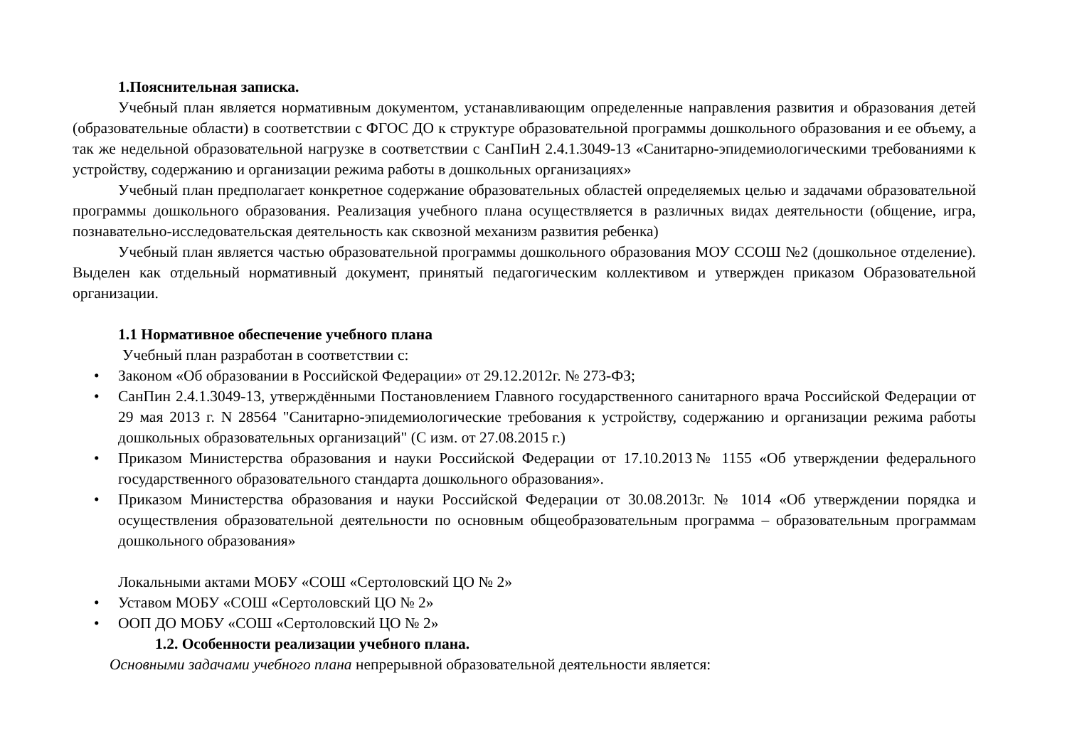1.Пояснительная записка.
Учебный план является нормативным документом, устанавливающим определенные направления развития и образования детей (образовательные области) в соответствии с ФГОС ДО к структуре образовательной программы дошкольного образования и ее объему, а так же недельной образовательной нагрузке в соответствии с СанПиН 2.4.1.3049-13 «Санитарно-эпидемиологическими требованиями к устройству, содержанию и организации режима работы в дошкольных организациях»
Учебный план предполагает конкретное содержание образовательных областей определяемых целью и задачами образовательной программы дошкольного образования. Реализация учебного плана осуществляется в различных видах деятельности (общение, игра, познавательно-исследовательская деятельность как сквозной механизм развития ребенка)
Учебный план является частью образовательной программы дошкольного образования МОУ ССОШ №2 (дошкольное отделение). Выделен как отдельный нормативный документ, принятый педагогическим коллективом и утвержден приказом Образовательной организации.
1.1 Нормативное обеспечение учебного плана
Учебный план разработан в соответствии с:
• Законом «Об образовании в Российской Федерации» от 29.12.2012г. № 273-ФЗ;
• СанПин 2.4.1.3049-13, утверждёнными Постановлением Главного государственного санитарного врача Российской Федерации от 29 мая 2013 г. N 28564 "Санитарно-эпидемиологические требования к устройству, содержанию и организации режима работы дошкольных образовательных организаций" (С изм. от 27.08.2015 г.)
• Приказом Министерства образования и науки Российской Федерации от 17.10.2013№ 1155 «Об утверждении федерального государственного образовательного стандарта дошкольного образования».
• Приказом Министерства образования и науки Российской Федерации от 30.08.2013г. № 1014 «Об утверждении порядка и осуществления образовательной деятельности по основным общеобразовательным программа – образовательным программам дошкольного образования»
Локальными актами МОБУ «СОШ «Сертоловский ЦО № 2»
• Уставом МОБУ «СОШ «Сертоловский ЦО № 2»
• ООП ДО МОБУ «СОШ «Сертоловский ЦО № 2»
1.2. Особенности реализации учебного плана.
Основными задачами учебного плана непрерывной образовательной деятельности является: